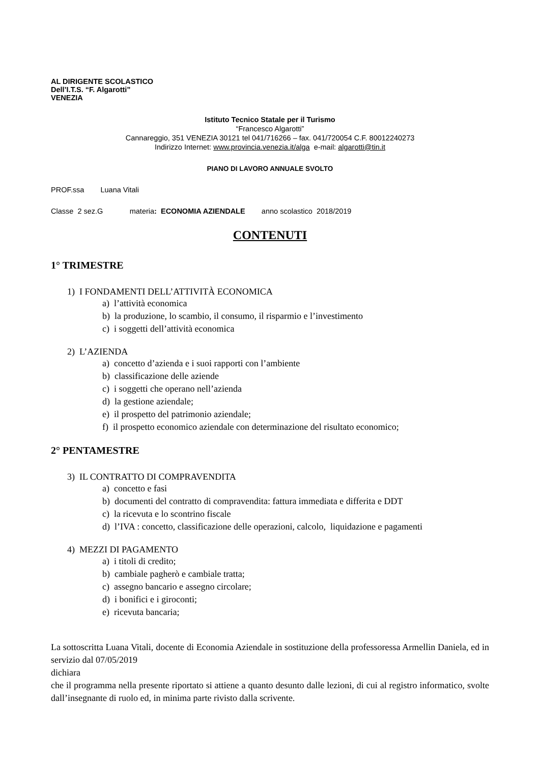AL DIRIGENTE SCOLASTICO
Dell’I.T.S. “F. Algarotti”
VENEZIA
Istituto Tecnico Statale per il Turismo
“Francesco Algarotti”
Cannareggio, 351 VENEZIA 30121 tel 041/716266 – fax. 041/720054 C.F. 80012240273
Indirizzo Internet: www.provincia.venezia.it/alga e-mail: algarotti@tin.it
PIANO DI LAVORO ANNUALE SVOLTO
PROF.ssa Luana Vitali
Classe 2 sez.G materia: ECONOMIA AZIENDALE anno scolastico 2018/2019
CONTENUTI
1° TRIMESTRE
1) I FONDAMENTI DELL’ATTIVITÀ ECONOMICA
a) l’attività economica
b) la produzione, lo scambio, il consumo, il risparmio e l’investimento
c) i soggetti dell’attività economica
2) L’AZIENDA
a) concetto d’azienda e i suoi rapporti con l’ambiente
b) classificazione delle aziende
c) i soggetti che operano nell’azienda
d) la gestione aziendale;
e) il prospetto del patrimonio aziendale;
f) il prospetto economico aziendale con determinazione del risultato economico;
2° PENTAMESTRE
3) IL CONTRATTO DI COMPRAVENDITA
a) concetto e fasi
b) documenti del contratto di compravendita: fattura immediata e differita e DDT
c) la ricevuta e lo scontrino fiscale
d) l’IVA : concetto, classificazione delle operazioni, calcolo, liquidazione e pagamenti
4) MEZZI DI PAGAMENTO
a) i titoli di credito;
b) cambiale pagherò e cambiale tratta;
c) assegno bancario e assegno circolare;
d) i bonifici e i giroconti;
e) ricevuta bancaria;
La sottoscritta Luana Vitali, docente di Economia Aziendale in sostituzione della professoressa Armellin Daniela, ed in servizio dal 07/05/2019
dichiara
che il programma nella presente riportato si attiene a quanto desunto dalle lezioni, di cui al registro informatico, svolte dall’insegnante di ruolo ed, in minima parte rivisto dalla scrivente.